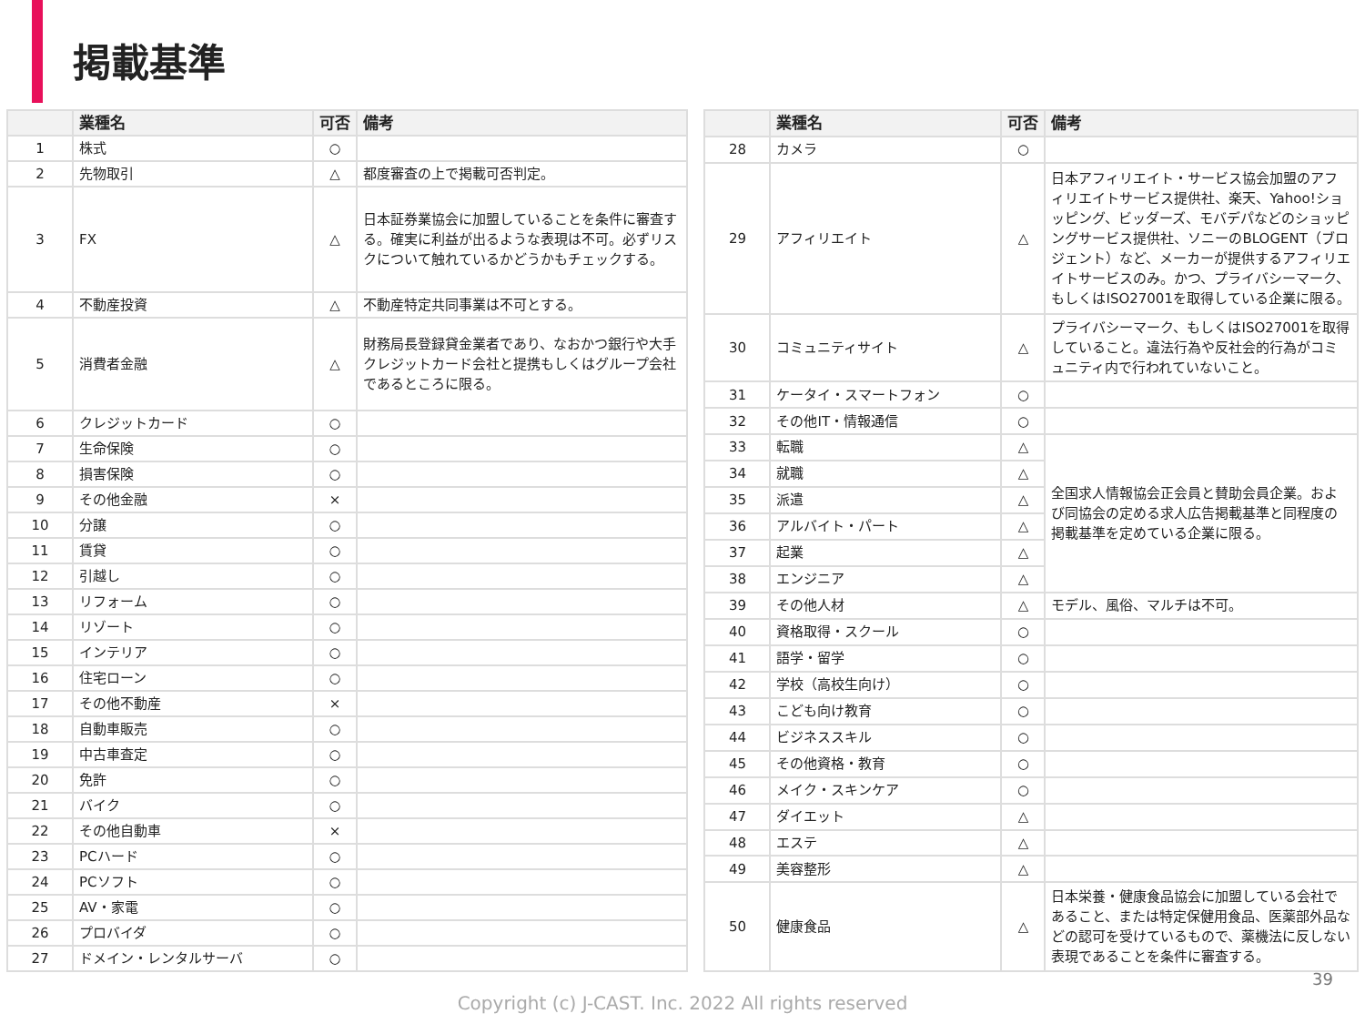掲載基準
| | 業種名 | 可否 | 備考 |
| --- | --- | --- | --- |
| 1 | 株式 | ○ | |
| 2 | 先物取引 | △ | 都度審査の上で掲載可否判定。 |
| 3 | FX | △ | 日本証券業協会に加盟していることを条件に審査する。確実に利益が出るような表現は不可。必ずリスクについて触れているかどうかもチェックする。 |
| 4 | 不動産投資 | △ | 不動産特定共同事業は不可とする。 |
| 5 | 消費者金融 | △ | 財務局長登録貸金業者であり、なおかつ銀行や大手クレジットカード会社と提携もしくはグループ会社であるところに限る。 |
| 6 | クレジットカード | ○ | |
| 7 | 生命保険 | ○ | |
| 8 | 損害保険 | ○ | |
| 9 | その他金融 | × | |
| 10 | 分譲 | ○ | |
| 11 | 賃貸 | ○ | |
| 12 | 引越し | ○ | |
| 13 | リフォーム | ○ | |
| 14 | リゾート | ○ | |
| 15 | インテリア | ○ | |
| 16 | 住宅ローン | ○ | |
| 17 | その他不動産 | × | |
| 18 | 自動車販売 | ○ | |
| 19 | 中古車査定 | ○ | |
| 20 | 免許 | ○ | |
| 21 | バイク | ○ | |
| 22 | その他自動車 | × | |
| 23 | PCハード | ○ | |
| 24 | PCソフト | ○ | |
| 25 | AV・家電 | ○ | |
| 26 | プロバイダ | ○ | |
| 27 | ドメイン・レンタルサーバ | ○ | |
| | 業種名 | 可否 | 備考 |
| --- | --- | --- | --- |
| 28 | カメラ | ○ | |
| 29 | アフィリエイト | △ | 日本アフィリエイト・サービス協会加盟のアフィリエイトサービス提供社、楽天、Yahoo!ショッピング、ビッダーズ、モバデパなどのショッピングサービス提供社、ソニーのBLOGENT（ブロジェント）など、メーカーが提供するアフィリエイトサービスのみ。かつ、プライバシーマーク、もしくはISO27001を取得している企業に限る。 |
| 30 | コミュニティサイト | △ | プライバシーマーク、もしくはISO27001を取得していること。違法行為や反社会的行為がコミュニティ内で行われていないこと。 |
| 31 | ケータイ・スマートフォン | ○ | |
| 32 | その他IT・情報通信 | ○ | |
| 33 | 転職 | △ | 全国求人情報協会正会員と賛助会員企業。および同協会の定める求人広告掲載基準と同程度の掲載基準を定めている企業に限る。 |
| 34 | 就職 | △ | |
| 35 | 派遣 | △ | |
| 36 | アルバイト・パート | △ | |
| 37 | 起業 | △ | |
| 38 | エンジニア | △ | |
| 39 | その他人材 | △ | モデル、風俗、マルチは不可。 |
| 40 | 資格取得・スクール | ○ | |
| 41 | 語学・留学 | ○ | |
| 42 | 学校（高校生向け） | ○ | |
| 43 | こども向け教育 | ○ | |
| 44 | ビジネススキル | ○ | |
| 45 | その他資格・教育 | ○ | |
| 46 | メイク・スキンケア | ○ | |
| 47 | ダイエット | △ | |
| 48 | エステ | △ | |
| 49 | 美容整形 | △ | |
| 50 | 健康食品 | △ | 日本栄養・健康食品協会に加盟している会社であること、または特定保健用食品、医薬部外品などの認可を受けているもので、薬機法に反しない表現であることを条件に審査する。 |
39
Copyright (c) J-CAST. Inc. 2022 All rights reserved